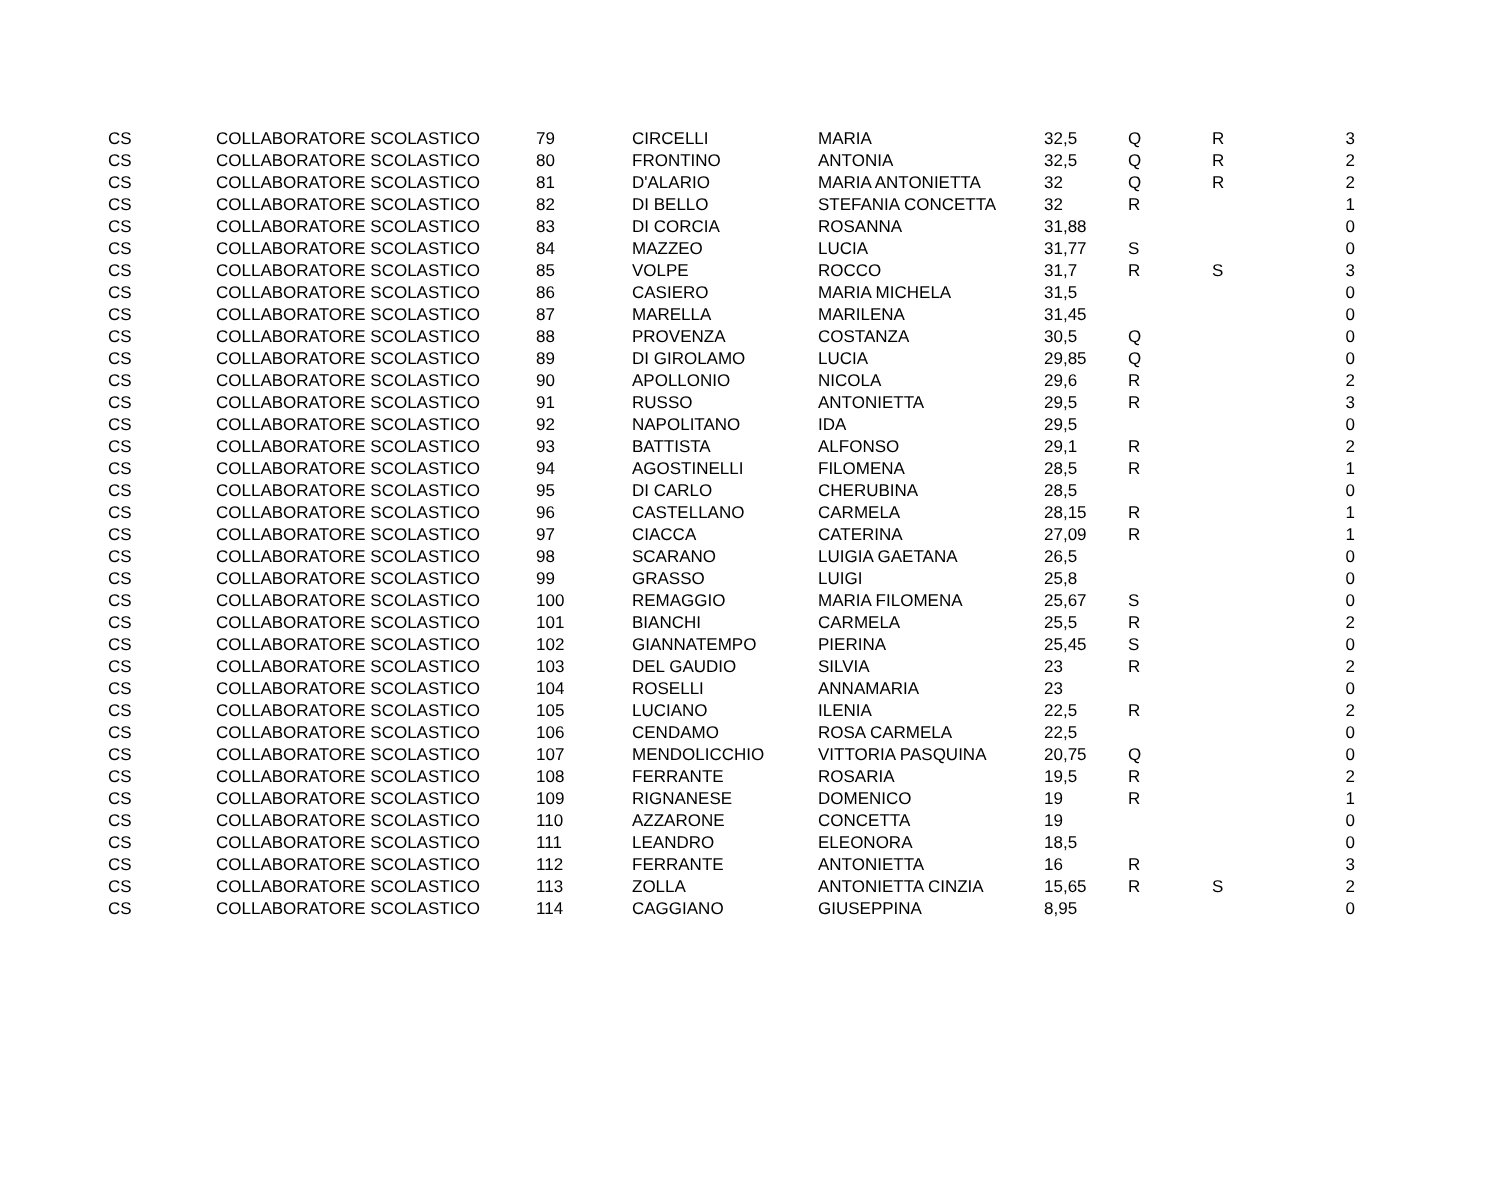| CS | COLLABORATORE SCOLASTICO | 79 | CIRCELLI | MARIA | 32,5 | Q | R | 3 |
| CS | COLLABORATORE SCOLASTICO | 80 | FRONTINO | ANTONIA | 32,5 | Q | R | 2 |
| CS | COLLABORATORE SCOLASTICO | 81 | D'ALARIO | MARIA ANTONIETTA | 32 | Q | R | 2 |
| CS | COLLABORATORE SCOLASTICO | 82 | DI BELLO | STEFANIA CONCETTA | 32 | R | | 1 |
| CS | COLLABORATORE SCOLASTICO | 83 | DI CORCIA | ROSANNA | 31,88 | | | 0 |
| CS | COLLABORATORE SCOLASTICO | 84 | MAZZEO | LUCIA | 31,77 | S | | 0 |
| CS | COLLABORATORE SCOLASTICO | 85 | VOLPE | ROCCO | 31,7 | R | S | 3 |
| CS | COLLABORATORE SCOLASTICO | 86 | CASIERO | MARIA MICHELA | 31,5 | | | 0 |
| CS | COLLABORATORE SCOLASTICO | 87 | MARELLA | MARILENA | 31,45 | | | 0 |
| CS | COLLABORATORE SCOLASTICO | 88 | PROVENZA | COSTANZA | 30,5 | Q | | 0 |
| CS | COLLABORATORE SCOLASTICO | 89 | DI GIROLAMO | LUCIA | 29,85 | Q | | 0 |
| CS | COLLABORATORE SCOLASTICO | 90 | APOLLONIO | NICOLA | 29,6 | R | | 2 |
| CS | COLLABORATORE SCOLASTICO | 91 | RUSSO | ANTONIETTA | 29,5 | R | | 3 |
| CS | COLLABORATORE SCOLASTICO | 92 | NAPOLITANO | IDA | 29,5 | | | 0 |
| CS | COLLABORATORE SCOLASTICO | 93 | BATTISTA | ALFONSO | 29,1 | R | | 2 |
| CS | COLLABORATORE SCOLASTICO | 94 | AGOSTINELLI | FILOMENA | 28,5 | R | | 1 |
| CS | COLLABORATORE SCOLASTICO | 95 | DI CARLO | CHERUBINA | 28,5 | | | 0 |
| CS | COLLABORATORE SCOLASTICO | 96 | CASTELLANO | CARMELA | 28,15 | R | | 1 |
| CS | COLLABORATORE SCOLASTICO | 97 | CIACCA | CATERINA | 27,09 | R | | 1 |
| CS | COLLABORATORE SCOLASTICO | 98 | SCARANO | LUIGIA GAETANA | 26,5 | | | 0 |
| CS | COLLABORATORE SCOLASTICO | 99 | GRASSO | LUIGI | 25,8 | | | 0 |
| CS | COLLABORATORE SCOLASTICO | 100 | REMAGGIO | MARIA FILOMENA | 25,67 | S | | 0 |
| CS | COLLABORATORE SCOLASTICO | 101 | BIANCHI | CARMELA | 25,5 | R | | 2 |
| CS | COLLABORATORE SCOLASTICO | 102 | GIANNATEMPO | PIERINA | 25,45 | S | | 0 |
| CS | COLLABORATORE SCOLASTICO | 103 | DEL GAUDIO | SILVIA | 23 | R | | 2 |
| CS | COLLABORATORE SCOLASTICO | 104 | ROSELLI | ANNAMARIA | 23 | | | 0 |
| CS | COLLABORATORE SCOLASTICO | 105 | LUCIANO | ILENIA | 22,5 | R | | 2 |
| CS | COLLABORATORE SCOLASTICO | 106 | CENDAMO | ROSA CARMELA | 22,5 | | | 0 |
| CS | COLLABORATORE SCOLASTICO | 107 | MENDOLICCHIO | VITTORIA PASQUINA | 20,75 | Q | | 0 |
| CS | COLLABORATORE SCOLASTICO | 108 | FERRANTE | ROSARIA | 19,5 | R | | 2 |
| CS | COLLABORATORE SCOLASTICO | 109 | RIGNANESE | DOMENICO | 19 | R | | 1 |
| CS | COLLABORATORE SCOLASTICO | 110 | AZZARONE | CONCETTA | 19 | | | 0 |
| CS | COLLABORATORE SCOLASTICO | 111 | LEANDRO | ELEONORA | 18,5 | | | 0 |
| CS | COLLABORATORE SCOLASTICO | 112 | FERRANTE | ANTONIETTA | 16 | R | | 3 |
| CS | COLLABORATORE SCOLASTICO | 113 | ZOLLA | ANTONIETTA CINZIA | 15,65 | R | S | 2 |
| CS | COLLABORATORE SCOLASTICO | 114 | CAGGIANO | GIUSEPPINA | 8,95 | | | 0 |